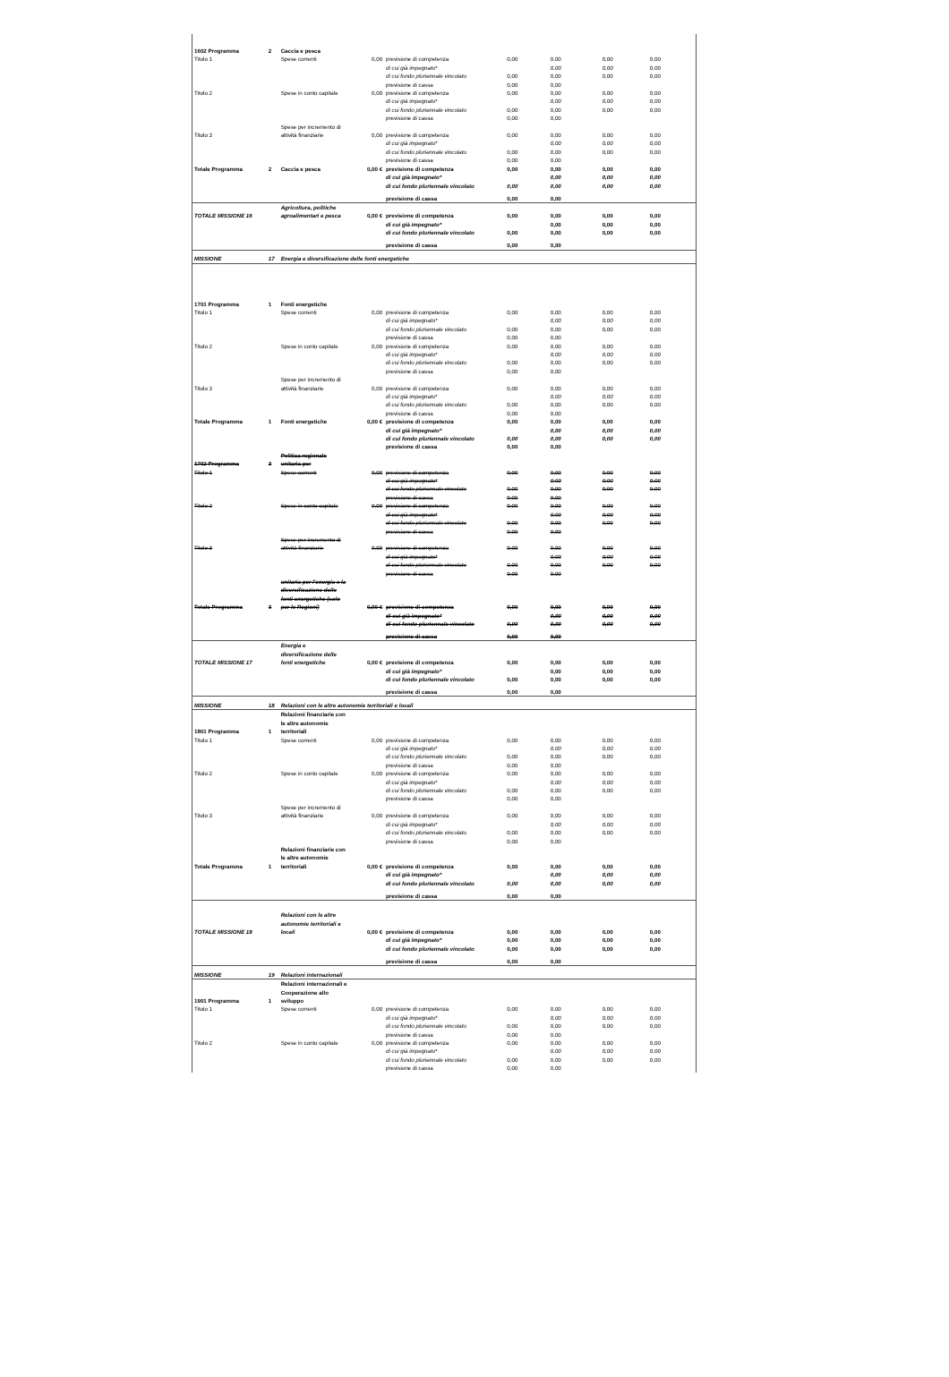| 1602 Programma | 2 | Caccia e pesca | | | | | | |
| Titolo 1 | | Spese correnti | 0,00 | previsione di competenza | 0,00 | 0,00 | 0,00 | 0,00 |
| | | | | di cui già impegnato* | | 0,00 | 0,00 | 0,00 |
| | | | | di cui fondo pluriennale vincolato | 0,00 | 0,00 | 0,00 | 0,00 |
| | | | | previsione di cassa | 0,00 | 0,00 | | |
| Titolo 2 | | Spese in conto capitale | 0,00 | previsione di competenza | 0,00 | 0,00 | 0,00 | 0,00 |
| | | | | di cui già impegnato* | | 0,00 | 0,00 | 0,00 |
| | | | | di cui fondo pluriennale vincolato | 0,00 | 0,00 | 0,00 | 0,00 |
| | | | | previsione di cassa | 0,00 | 0,00 | | |
| Titolo 3 | | Spese per incremento di attività finanziarie | 0,00 | previsione di competenza | 0,00 | 0,00 | 0,00 | 0,00 |
| | | | | di cui già impegnato* | | 0,00 | 0,00 | 0,00 |
| | | | | di cui fondo pluriennale vincolato | 0,00 | 0,00 | 0,00 | 0,00 |
| | | | | previsione di cassa | 0,00 | 0,00 | | |
| Totale Programma | 2 | Caccia e pesca | 0,00 € | previsione di competenza | 0,00 | 0,00 | 0,00 | 0,00 |
| | | | | di cui già impegnato* | | 0,00 | 0,00 | 0,00 |
| | | | | di cui fondo pluriennale vincolato | 0,00 | 0,00 | 0,00 | 0,00 |
| | | | | previsione di cassa | 0,00 | 0,00 | | |
| TOTALE MISSIONE 16 | | Agricoltura, politiche agroalimentari e pesca | 0,00 € | previsione di competenza | 0,00 | 0,00 | 0,00 | 0,00 |
| | | | | di cui già impegnato* | | 0,00 | 0,00 | 0,00 |
| | | | | di cui fondo pluriennale vincolato | 0,00 | 0,00 | 0,00 | 0,00 |
| | | | | previsione di cassa | 0,00 | 0,00 | | |
| MISSIONE | 17 | Energia e diversificazione delle fonti energetiche | | | | | | |
| 1701 Programma | 1 | Fonti energetiche | | | | | | |
| Titolo 1 | | Spese correnti | 0,00 | previsione di competenza | 0,00 | 0,00 | 0,00 | 0,00 |
| | | | | di cui già impegnato* | | 0,00 | 0,00 | 0,00 |
| | | | | di cui fondo pluriennale vincolato | 0,00 | 0,00 | 0,00 | 0,00 |
| | | | | previsione di cassa | 0,00 | 0,00 | | |
| Titolo 2 | | Spese in conto capitale | 0,00 | previsione di competenza | 0,00 | 0,00 | 0,00 | 0,00 |
| | | | | di cui già impegnato* | | 0,00 | 0,00 | 0,00 |
| | | | | di cui fondo pluriennale vincolato | 0,00 | 0,00 | 0,00 | 0,00 |
| | | | | previsione di cassa | 0,00 | 0,00 | | |
| Titolo 3 | | Spese per incremento di attività finanziarie | 0,00 | previsione di competenza | 0,00 | 0,00 | 0,00 | 0,00 |
| | | | | di cui già impegnato* | | 0,00 | 0,00 | 0,00 |
| | | | | di cui fondo pluriennale vincolato | 0,00 | 0,00 | 0,00 | 0,00 |
| | | | | previsione di cassa | 0,00 | 0,00 | | |
| Totale Programma | 1 | Fonti energetiche | 0,00 € | previsione di competenza | 0,00 | 0,00 | 0,00 | 0,00 |
| | | | | di cui già impegnato* | | 0,00 | 0,00 | 0,00 |
| | | | | di cui fondo pluriennale vincolato | 0,00 | 0,00 | 0,00 | 0,00 |
| | | | | previsione di cassa | 0,00 | 0,00 | | |
| 1702 Programma | 3 | Politica regionale unitaria per | | | | | | |
| Titolo 1 | | Spese correnti | 0,00 | previsione di competenza | 0,00 | 0,00 | 0,00 | 0,00 |
| | | | | di cui già impegnato* | | 0,00 | 0,00 | 0,00 |
| | | | | di cui fondo pluriennale vincolato | 0,00 | 0,00 | 0,00 | 0,00 |
| | | | | previsione di cassa | 0,00 | 0,00 | | |
| Titolo 2 | | Spese in conto capitale | 0,00 | previsione di competenza | 0,00 | 0,00 | 0,00 | 0,00 |
| | | | | di cui già impegnato* | | 0,00 | 0,00 | 0,00 |
| | | | | di cui fondo pluriennale vincolato | 0,00 | 0,00 | 0,00 | 0,00 |
| | | | | previsione di cassa | 0,00 | 0,00 | | |
| Titolo 3 | | Spese per incremento di attività finanziarie | 0,00 | previsione di competenza | 0,00 | 0,00 | 0,00 | 0,00 |
| | | | | di cui già impegnato* | | 0,00 | 0,00 | 0,00 |
| | | | | di cui fondo pluriennale vincolato | 0,00 | 0,00 | 0,00 | 0,00 |
| | | | | previsione di cassa | 0,00 | 0,00 | | |
| Totale Programma | 3 | unitaria per l'energia e la diversificazione delle fonti energetiche (solo per le Regioni) | 0,00 € | previsione di competenza | 0,00 | 0,00 | 0,00 | 0,00 |
| | | | | di cui già impegnato* | | 0,00 | 0,00 | 0,00 |
| | | | | di cui fondo pluriennale vincolato | 0,00 | 0,00 | 0,00 | 0,00 |
| | | | | previsione di cassa | 0,00 | 0,00 | | |
| TOTALE MISSIONE 17 | | Energia e diversificazione delle fonti energetiche | 0,00 € | previsione di competenza | 0,00 | 0,00 | 0,00 | 0,00 |
| | | | | di cui già impegnato* | | 0,00 | 0,00 | 0,00 |
| | | | | di cui fondo pluriennale vincolato | 0,00 | 0,00 | 0,00 | 0,00 |
| | | | | previsione di cassa | 0,00 | 0,00 | | |
| MISSIONE | 18 | Relazioni con le altre autonomie territoriali e locali | | | | | | |
| 1801 Programma | 1 | Relazioni finanziarie con le altre autonomie territoriali | | | | | | |
| Titolo 1 | | Spese correnti | 0,00 | previsione di competenza | 0,00 | 0,00 | 0,00 | 0,00 |
| | | | | di cui già impegnato* | | 0,00 | 0,00 | 0,00 |
| | | | | di cui fondo pluriennale vincolato | 0,00 | 0,00 | 0,00 | 0,00 |
| | | | | previsione di cassa | 0,00 | 0,00 | | |
| Titolo 2 | | Spese in conto capitale | 0,00 | previsione di competenza | 0,00 | 0,00 | 0,00 | 0,00 |
| | | | | di cui già impegnato* | | 0,00 | 0,00 | 0,00 |
| | | | | di cui fondo pluriennale vincolato | 0,00 | 0,00 | 0,00 | 0,00 |
| | | | | previsione di cassa | 0,00 | 0,00 | | |
| Titolo 3 | | Spese per incremento di attività finanziarie | 0,00 | previsione di competenza | 0,00 | 0,00 | 0,00 | 0,00 |
| | | | | di cui già impegnato* | | 0,00 | 0,00 | 0,00 |
| | | | | di cui fondo pluriennale vincolato | 0,00 | 0,00 | 0,00 | 0,00 |
| | | | | previsione di cassa | 0,00 | 0,00 | | |
| Totale Programma | 1 | Relazioni finanziarie con le altre autonomie territoriali | 0,00 € | previsione di competenza | 0,00 | 0,00 | 0,00 | 0,00 |
| | | | | di cui già impegnato* | | 0,00 | 0,00 | 0,00 |
| | | | | di cui fondo pluriennale vincolato | 0,00 | 0,00 | 0,00 | 0,00 |
| | | | | previsione di cassa | 0,00 | 0,00 | | |
| TOTALE MISSIONE 18 | | Relazioni con le altre autonomie territoriali e locali | 0,00 € | previsione di competenza | 0,00 | 0,00 | 0,00 | 0,00 |
| | | | | di cui già impegnato* | 0,00 | 0,00 | 0,00 | 0,00 |
| | | | | di cui fondo pluriennale vincolato | 0,00 | 0,00 | 0,00 | 0,00 |
| | | | | previsione di cassa | 0,00 | 0,00 | | |
| MISSIONE | 19 | Relazioni internazionali | | | | | | |
| 1901 Programma | 1 | Relazioni internazionali e Cooperazione allo sviluppo | | | | | | |
| Titolo 1 | | Spese correnti | 0,00 | previsione di competenza | 0,00 | 0,00 | 0,00 | 0,00 |
| | | | | di cui già impegnato* | | 0,00 | 0,00 | 0,00 |
| | | | | di cui fondo pluriennale vincolato | 0,00 | 0,00 | 0,00 | 0,00 |
| | | | | previsione di cassa | 0,00 | 0,00 | | |
| Titolo 2 | | Spese in conto capitale | 0,00 | previsione di competenza | 0,00 | 0,00 | 0,00 | 0,00 |
| | | | | di cui già impegnato* | | 0,00 | 0,00 | 0,00 |
| | | | | di cui fondo pluriennale vincolato | 0,00 | 0,00 | 0,00 | 0,00 |
| | | | | previsione di cassa | 0,00 | 0,00 | | |